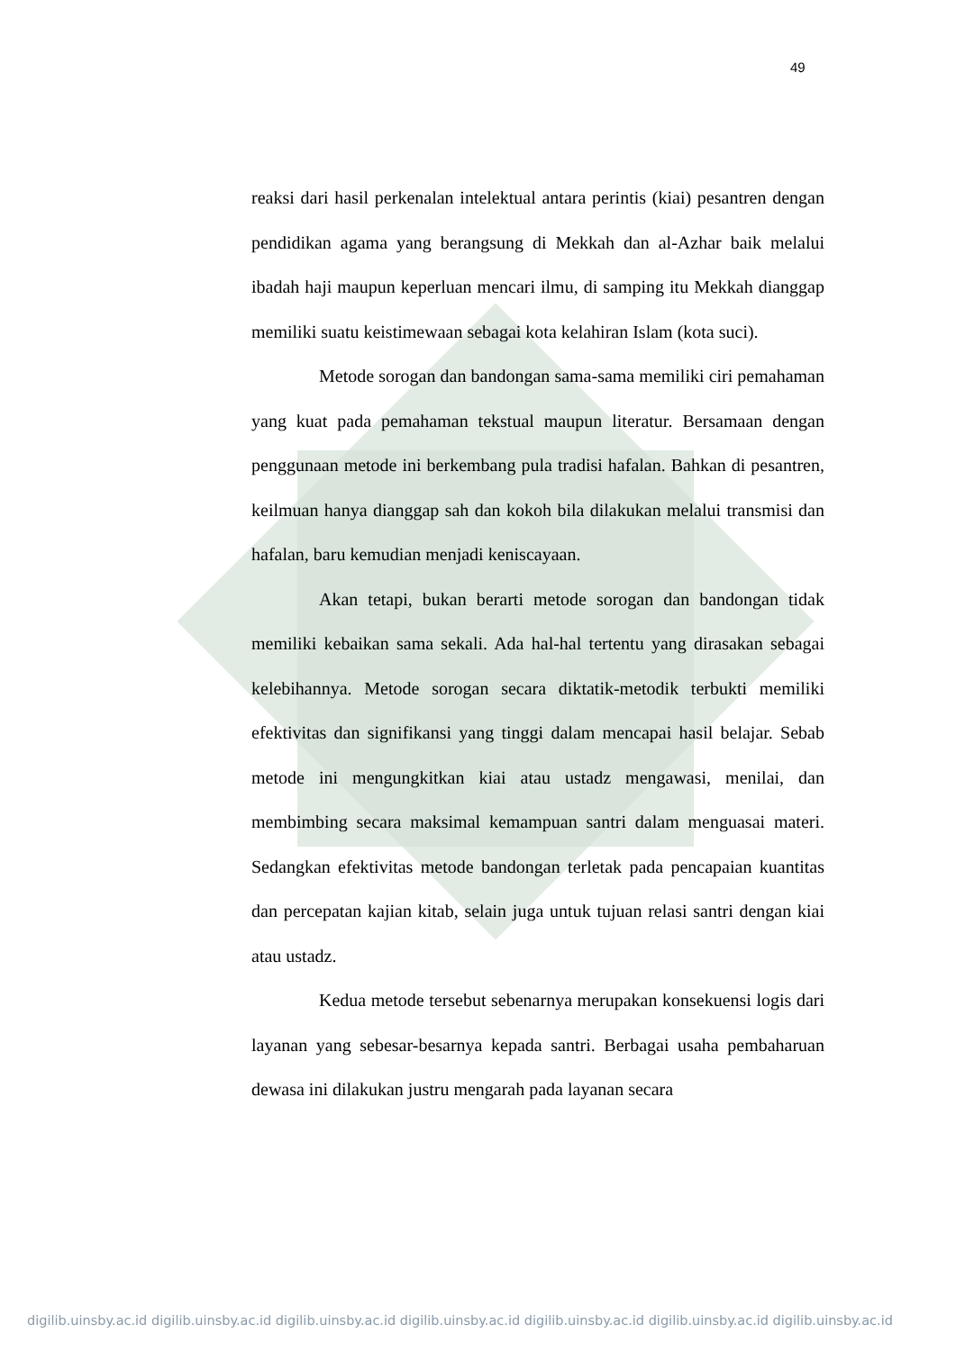49
reaksi dari hasil perkenalan intelektual antara perintis (kiai) pesantren dengan pendidikan agama yang berangsung di Mekkah dan al-Azhar baik melalui ibadah haji maupun keperluan mencari ilmu, di samping itu Mekkah dianggap memiliki suatu keistimewaan sebagai kota kelahiran Islam (kota suci).
Metode sorogan dan bandongan sama-sama memiliki ciri pemahaman yang kuat pada pemahaman tekstual maupun literatur. Bersamaan dengan penggunaan metode ini berkembang pula tradisi hafalan. Bahkan di pesantren, keilmuan hanya dianggap sah dan kokoh bila dilakukan melalui transmisi dan hafalan, baru kemudian menjadi keniscayaan.
Akan tetapi, bukan berarti metode sorogan dan bandongan tidak memiliki kebaikan sama sekali. Ada hal-hal tertentu yang dirasakan sebagai kelebihannya. Metode sorogan secara diktatik-metodik terbukti memiliki efektivitas dan signifikansi yang tinggi dalam mencapai hasil belajar. Sebab metode ini mengungkitkan kiai atau ustadz mengawasi, menilai, dan membimbing secara maksimal kemampuan santri dalam menguasai materi. Sedangkan efektivitas metode bandongan terletak pada pencapaian kuantitas dan percepatan kajian kitab, selain juga untuk tujuan relasi santri dengan kiai atau ustadz.
Kedua metode tersebut sebenarnya merupakan konsekuensi logis dari layanan yang sebesar-besarnya kepada santri. Berbagai usaha pembaharuan dewasa ini dilakukan justru mengarah pada layanan secara
digilib.uinsby.ac.id digilib.uinsby.ac.id digilib.uinsby.ac.id digilib.uinsby.ac.id digilib.uinsby.ac.id digilib.uinsby.ac.id digilib.uinsby.ac.id